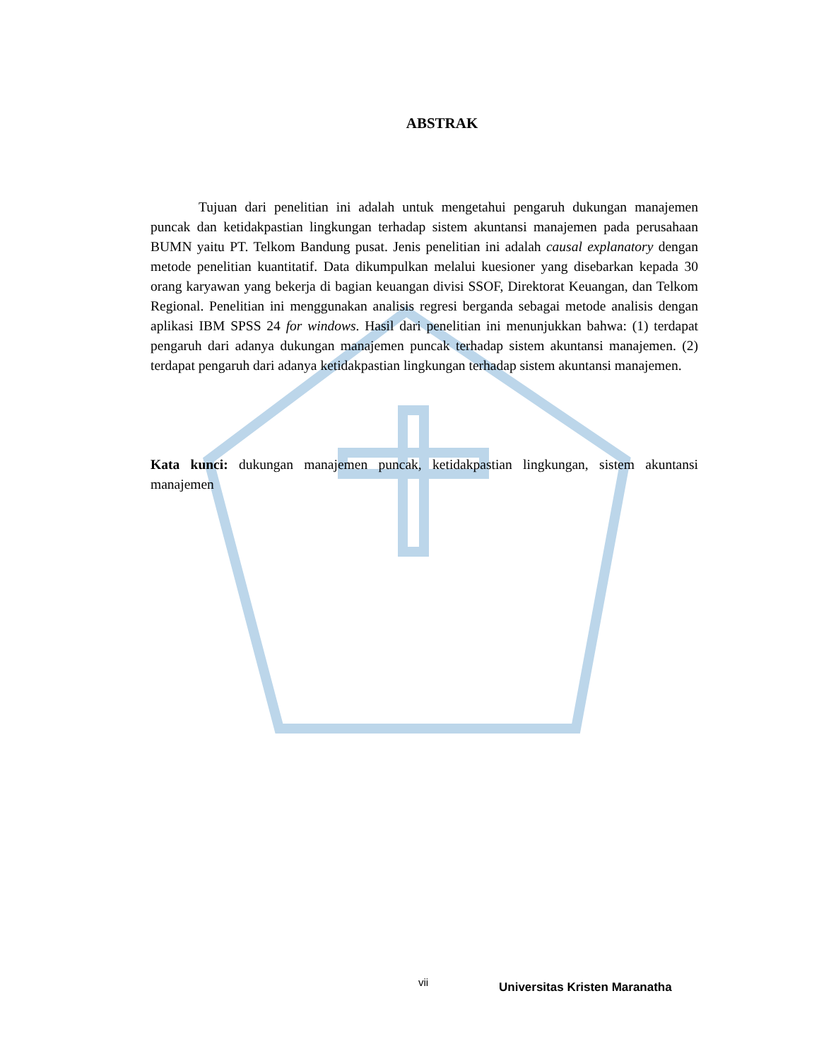ABSTRAK
Tujuan dari penelitian ini adalah untuk mengetahui pengaruh dukungan manajemen puncak dan ketidakpastian lingkungan terhadap sistem akuntansi manajemen pada perusahaan BUMN yaitu PT. Telkom Bandung pusat. Jenis penelitian ini adalah causal explanatory dengan metode penelitian kuantitatif. Data dikumpulkan melalui kuesioner yang disebarkan kepada 30 orang karyawan yang bekerja di bagian keuangan divisi SSOF, Direktorat Keuangan, dan Telkom Regional. Penelitian ini menggunakan analisis regresi berganda sebagai metode analisis dengan aplikasi IBM SPSS 24 for windows. Hasil dari penelitian ini menunjukkan bahwa: (1) terdapat pengaruh dari adanya dukungan manajemen puncak terhadap sistem akuntansi manajemen. (2) terdapat pengaruh dari adanya ketidakpastian lingkungan terhadap sistem akuntansi manajemen.
Kata kunci: dukungan manajemen puncak, ketidakpastian lingkungan, sistem akuntansi manajemen
vii Universitas Kristen Maranatha